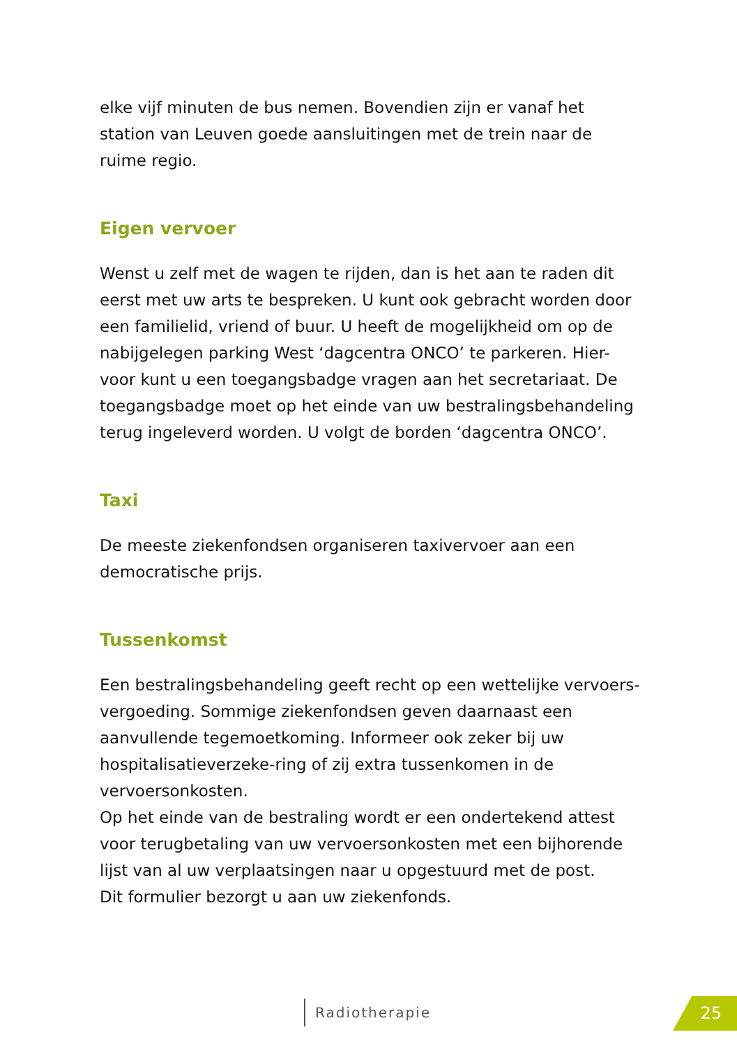elke vijf minuten de bus nemen. Bovendien zijn er vanaf het station van Leuven goede aansluitingen met de trein naar de ruime regio.
Eigen vervoer
Wenst u zelf met de wagen te rijden, dan is het aan te raden dit eerst met uw arts te bespreken. U kunt ook gebracht worden door een familielid, vriend of buur. U heeft de mogelijkheid om op de nabijgelegen parking West ‘dagcentra ONCO’ te parkeren. Hier-voor kunt u een toegangsbadge vragen aan het secretariaat. De toegangsbadge moet op het einde van uw bestralingsbehandeling terug ingeleverd worden. U volgt de borden ‘dagcentra ONCO’.
Taxi
De meeste ziekenfondsen organiseren taxivervoer aan een democratische prijs.
Tussenkomst
Een bestralingsbehandeling geeft recht op een wettelijke vervoers-vergoeding. Sommige ziekenfondsen geven daarnaast een aanvullende tegemoetkoming. Informeer ook zeker bij uw hospitalisatieverzeke-ring of zij extra tussenkomen in de vervoersonkosten.
Op het einde van de bestraling wordt er een ondertekend attest voor terugbetaling van uw vervoersonkosten met een bijhorende lijst van al uw verplaatsingen naar u opgestuurd met de post.
Dit formulier bezorgt u aan uw ziekenfonds.
Radiotherapie 25